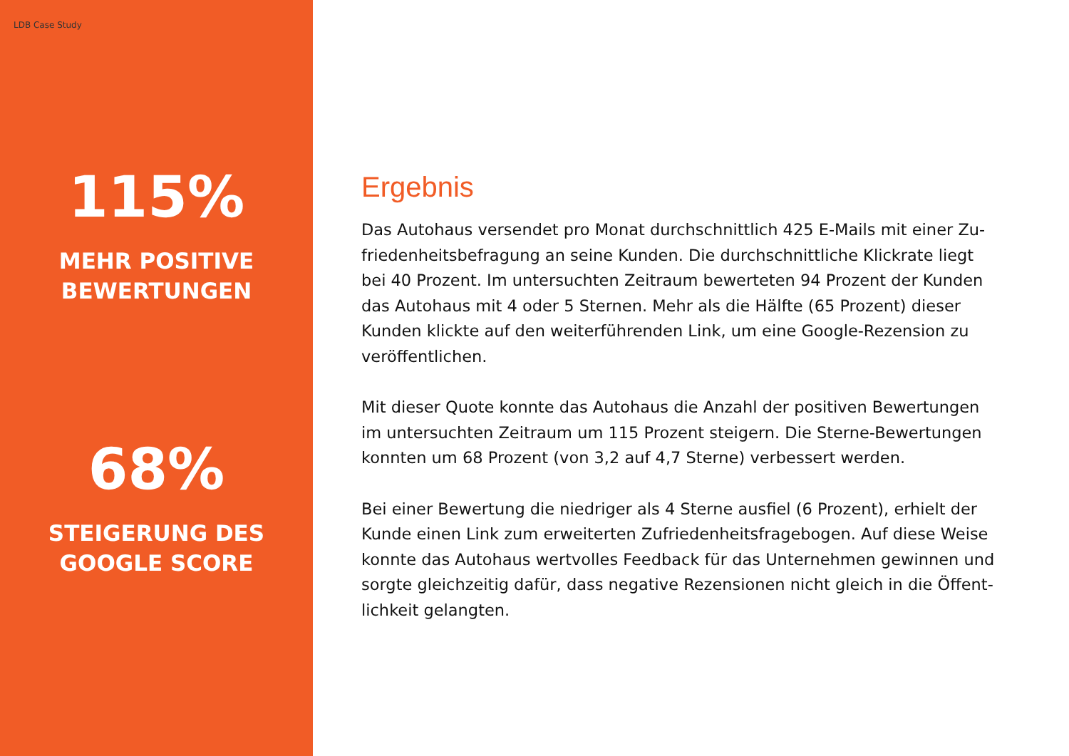LDB Case Study
115%
MEHR POSITIVE
BEWERTUNGEN
68%
STEIGERUNG DES
GOOGLE SCORE
Ergebnis
Das Autohaus versendet pro Monat durchschnittlich 425 E-Mails mit einer Zu­friedenheitsbefragung an seine Kunden. Die durchschnittliche Klickrate liegt bei 40 Prozent. Im untersuchten Zeitraum bewerteten 94 Prozent der Kunden das Autohaus mit 4 oder 5 Sternen. Mehr als die Hälfte (65 Prozent) dieser Kunden klickte auf den weiterführenden Link, um eine Google-Rezension zu veröffentlichen.
Mit dieser Quote konnte das Autohaus die Anzahl der positiven Bewertungen im untersuchten Zeitraum um 115 Prozent steigern. Die Sterne-Bewertungen konnten um 68 Prozent (von 3,2 auf 4,7 Sterne) verbessert werden.
Bei einer Bewertung die niedriger als 4 Sterne ausfiel (6 Prozent), erhielt der Kunde einen Link zum erweiterten Zufriedenheitsfragebogen. Auf diese Weise konnte das Autohaus wertvolles Feedback für das Unternehmen gewinnen und sorgte gleichzeitig dafür, dass negative Rezensionen nicht gleich in die Öffent­lichkeit gelangten.